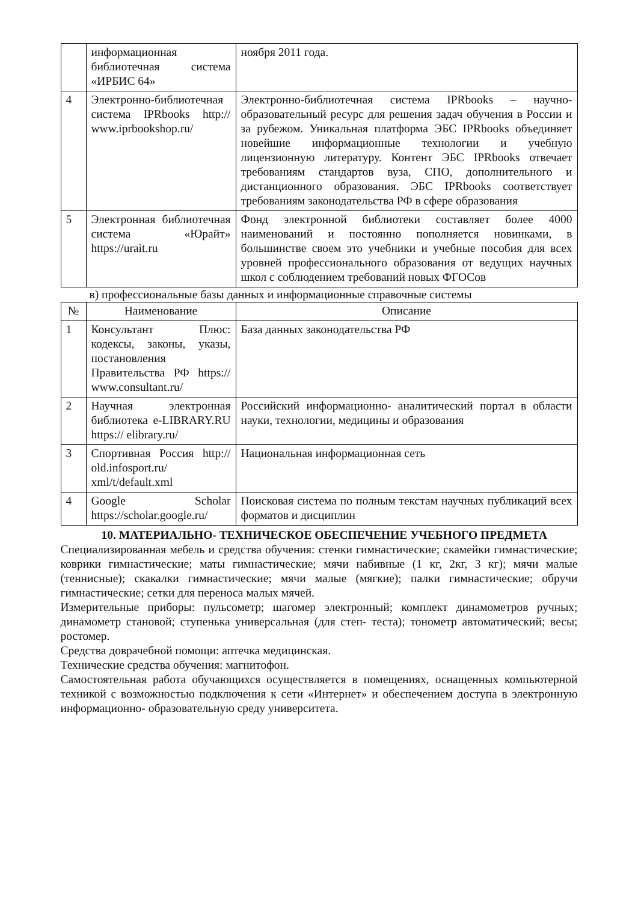| | информационная библиотечная система «ИРБИС 64» | ноября 2011 года. |
| 4 | Электронно-библиотечная система IPRbooks http:// www.iprbookshop.ru/ | Электронно-библиотечная система IPRbooks – научно-образовательный ресурс для решения задач обучения в России и за рубежом. Уникальная платформа ЭБС IPRbooks объединяет новейшие информационные технологии и учебную лицензионную литературу. Контент ЭБС IPRbooks отвечает требованиям стандартов вуза, СПО, дополнительного и дистанционного образования. ЭБС IPRbooks соответствует требованиям законодательства РФ в сфере образования |
| 5 | Электронная библиотечная система «Юрайт» https://urait.ru | Фонд электронной библиотеки составляет более 4000 наименований и постоянно пополняется новинками, в большинстве своем это учебники и учебные пособия для всех уровней профессионального образования от ведущих научных школ с соблюдением требований новых ФГОСов |
в) профессиональные базы данных и информационные справочные системы
| № | Наименование | Описание |
| --- | --- | --- |
| 1 | Консультант Плюс: кодексы, законы, указы, постановления Правительства РФ https:// www.consultant.ru/ | База данных законодательства РФ |
| 2 | Научная электронная библиотека e-LIBRARY.RU https:// elibrary.ru/ | Российский информационно- аналитический портал в области науки, технологии, медицины и образования |
| 3 | Спортивная Россия http:// old.infosport.ru/ xml/t/default.xml | Национальная информационная сеть |
| 4 | Google Scholar https://scholar.google.ru/ | Поисковая система по полным текстам научных публикаций всех форматов и дисциплин |
10. МАТЕРИАЛЬНО- ТЕХНИЧЕСКОЕ ОБЕСПЕЧЕНИЕ УЧЕБНОГО ПРЕДМЕТА
Специализированная мебель и средства обучения: стенки гимнастические; скамейки гимнастические; коврики гимнастические; маты гимнастические; мячи набивные (1 кг, 2кг, 3 кг); мячи малые (теннисные); скакалки гимнастические; мячи малые (мягкие); палки гимнастические; обручи гимнастические; сетки для переноса малых мячей.
Измерительные приборы: пульсометр; шагомер электронный; комплект динамометров ручных; динамометр становой; ступенька универсальная (для степ- теста); тонометр автоматический; весы; ростомер.
Средства доврачебной помощи: аптечка медицинская.
Технические средства обучения: магнитофон.
Самостоятельная работа обучающихся осуществляется в помещениях, оснащенных компьютерной техникой с возможностью подключения к сети «Интернет» и обеспечением доступа в электронную информационно- образовательную среду университета.